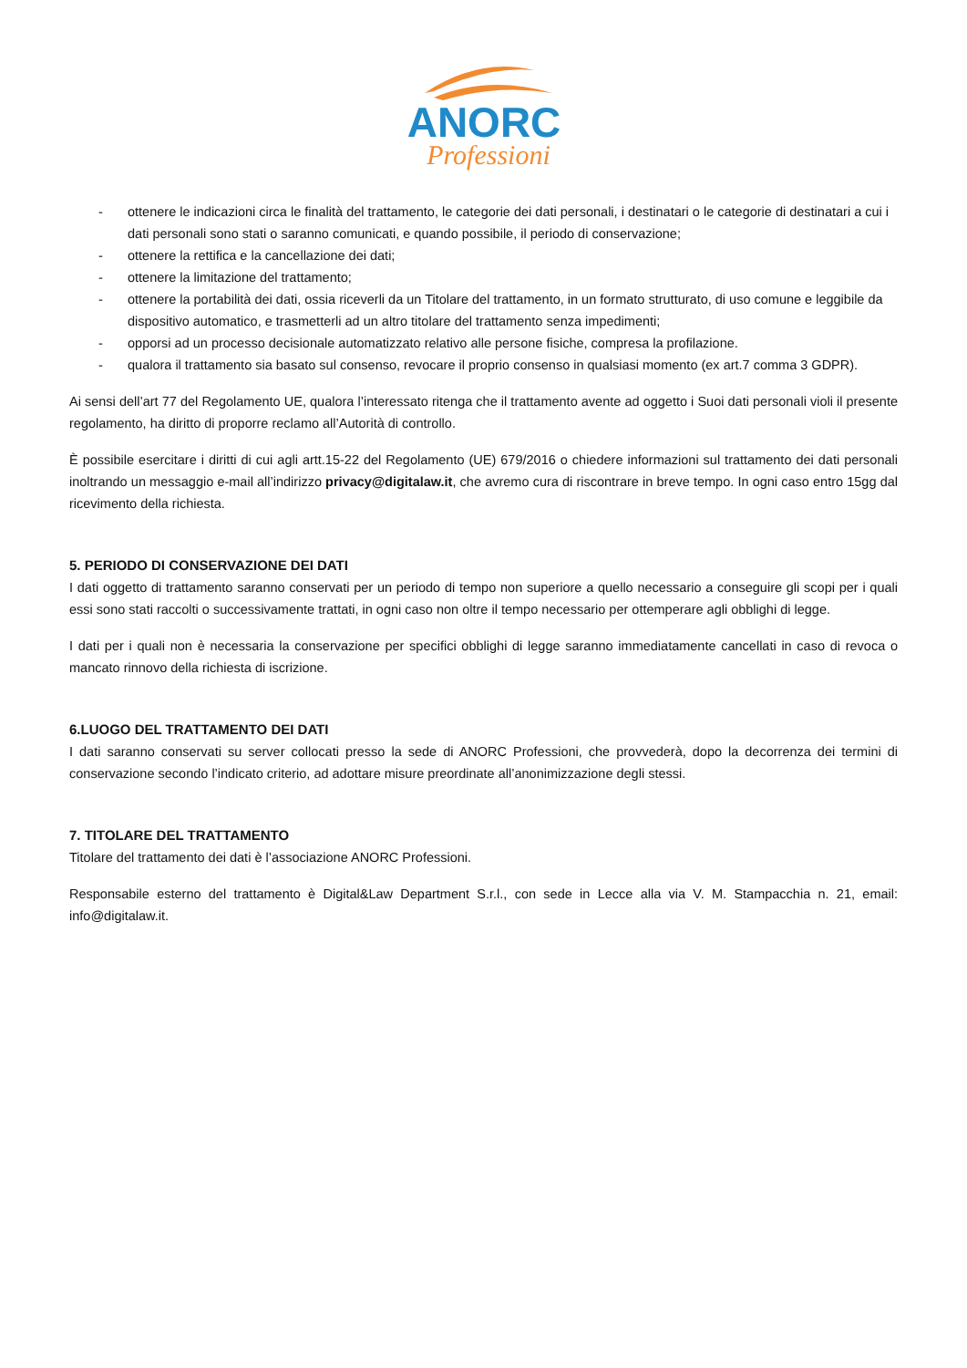ANORC
Professioni
- ottenere le indicazioni circa le finalità del trattamento, le categorie dei dati personali, i destinatari o le categorie di destinatari a cui i dati personali sono stati o saranno comunicati, e quando possibile, il periodo di conservazione;
- ottenere la rettifica e la cancellazione dei dati;
- ottenere la limitazione del trattamento;
- ottenere la portabilità dei dati, ossia riceverli da un Titolare del trattamento, in un formato strutturato, di uso comune e leggibile da dispositivo automatico, e trasmetterli ad un altro titolare del trattamento senza impedimenti;
- opporsi ad un processo decisionale automatizzato relativo alle persone fisiche, compresa la profilazione.
- qualora il trattamento sia basato sul consenso, revocare il proprio consenso in qualsiasi momento (ex art.7 comma 3 GDPR).
Ai sensi dell’art 77 del Regolamento UE, qualora l’interessato ritenga che il trattamento avente ad oggetto i Suoi dati personali violi il presente regolamento, ha diritto di proporre reclamo all’Autorità di controllo.
È possibile esercitare i diritti di cui agli artt.15-22 del Regolamento (UE) 679/2016 o chiedere informazioni sul trattamento dei dati personali inoltrando un messaggio e-mail all’indirizzo privacy@digitalaw.it, che avremo cura di riscontrare in breve tempo. In ogni caso entro 15gg dal ricevimento della richiesta.
5. PERIODO DI CONSERVAZIONE DEI DATI
I dati oggetto di trattamento saranno conservati per un periodo di tempo non superiore a quello necessario a conseguire gli scopi per i quali essi sono stati raccolti o successivamente trattati, in ogni caso non oltre il tempo necessario per ottemperare agli obblighi di legge.
I dati per i quali non è necessaria la conservazione per specifici obblighi di legge saranno immediatamente cancellati in caso di revoca o mancato rinnovo della richiesta di iscrizione.
6.LUOGO DEL TRATTAMENTO DEI DATI
I dati saranno conservati su server collocati presso la sede di ANORC Professioni, che provvederà, dopo la decorrenza dei termini di conservazione secondo l’indicato criterio, ad adottare misure preordinate all’anonimizzazione degli stessi.
7. TITOLARE DEL TRATTAMENTO
Titolare del trattamento dei dati è l’associazione ANORC Professioni.
Responsabile esterno del trattamento è Digital&Law Department S.r.l., con sede in Lecce alla via V. M. Stampacchia n. 21, email: info@digitalaw.it.